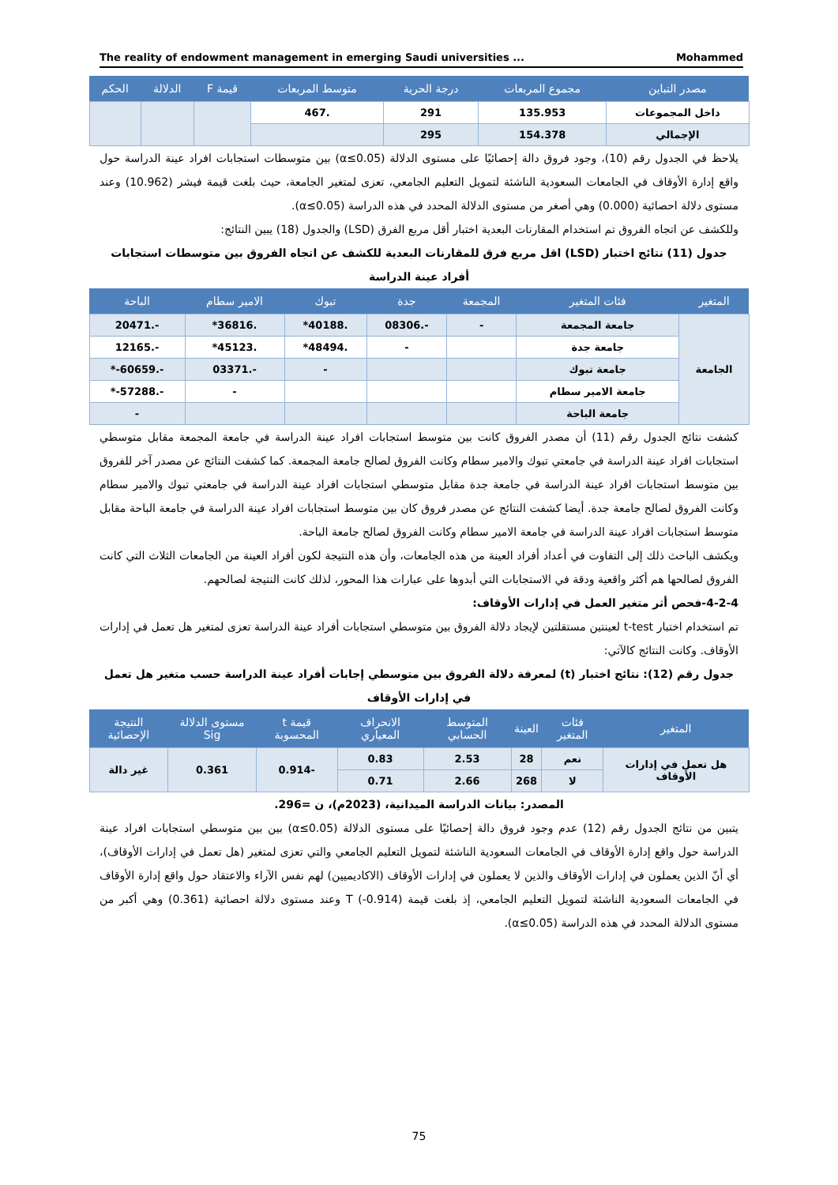The reality of endowment management in emerging Saudi universities ... Mohammed
| مصدر التباين | مجموع المربعات | درجة الحرية | متوسط المربعات | قيمة F | الدلالة | الحكم |
| --- | --- | --- | --- | --- | --- | --- |
| داخل المجموعات | 135.953 | 291 | .467 | | | |
| الإجمالي | 154.378 | 295 | | | | |
يلاحظ في الجدول رقم (10)، وجود فروق دالة إحصائيًا على مستوى الدلالة (α≤0.05) بين متوسطات استجابات افراد عينة الدراسة حول واقع إدارة الأوقاف في الجامعات السعودية الناشئة لتمويل التعليم الجامعي، تعزى لمتغير الجامعة، حيث بلغت قيمة فيشر (10.962) وعند مستوى دلالة احصائية (0.000) وهي أصغر من مستوى الدلالة المحدد في هذه الدراسة (α≤0.05).
وللكشف عن اتجاه الفروق تم استخدام المقارنات البعدية اختبار أقل مربع الفرق (LSD) والجدول (18) يبين النتائج:
جدول (11) نتائج اختبار (LSD) اقل مربع فرق للمقارنات البعدية للكشف عن اتجاه الفروق بين متوسطات استجابات أفراد عينة الدراسة
| المتغير | فئات المتغير | المجمعة | جدة | تبوك | الامير سطام | الباحة |
| --- | --- | --- | --- | --- | --- | --- |
| الجامعة | جامعة المجمعة | - | -.08306 | .40188* | .36816* | -.20471 |
| | جامعة جدة | | - | .48494* | .45123* | -.12165 |
| | جامعة تبوك | | | - | -.03371 | -.60659-* |
| | جامعة الامير سطام | | | | - | -.57288-* |
| | جامعة الباحة | | | | | - |
كشفت نتائج الجدول رقم (11) أن مصدر الفروق كانت بين متوسط استجابات افراد عينة الدراسة في جامعة المجمعة مقابل متوسطي استجابات افراد عينة الدراسة في جامعتي تبوك والامير سطام وكانت الفروق لصالح جامعة المجمعة. كما كشفت النتائج عن مصدر آخر للفروق بين متوسط استجابات افراد عينة الدراسة في جامعة جدة مقابل متوسطي استجابات افراد عينة الدراسة في جامعتي تبوك والامير سطام وكانت الفروق لصالح جامعة جدة. أيضا كشفت النتائج عن مصدر فروق كان بين متوسط استجابات افراد عينة الدراسة في جامعة الباحة مقابل متوسط استجابات افراد عينة الدراسة في جامعة الامير سطام وكانت الفروق لصالح جامعة الباحة.
ويكشف الباحث ذلك إلى التفاوت في أعداد أفراد العينة من هذه الجامعات، وأن هذه النتيجة لكون أفراد العينة من الجامعات الثلاث التي كانت الفروق لصالحها هم أكثر واقعية ودقة في الاستجابات التي أبدوها على عبارات هذا المحور، لذلك كانت النتيجة لصالحهم.
4-2-4-فحص أثر متغير العمل في إدارات الأوقاف:
تم استخدام اختبار t-test لعينتين مستقلتين لإيجاد دلالة الفروق بين متوسطي استجابات أفراد عينة الدراسة تعزى لمتغير هل تعمل في إدارات الأوقاف. وكانت النتائج كالآتي:
جدول رقم (12): نتائج اختبار (t) لمعرفة دلالة الفروق بين متوسطي إجابات أفراد عينة الدراسة حسب متغير هل تعمل في إدارات الأوقاف
| المتغير | فئات المتغير | العينة | المتوسط الحسابي | الانحراف المعياري | قيمة t المحسوبة | مستوى الدلالة Sig | النتيجة الإحصائية |
| --- | --- | --- | --- | --- | --- | --- | --- |
| هل تعمل في إدارات الأوقاف | نعم | 28 | 2.53 | 0.83 | -0.914 | 0.361 | غير دالة |
| | لا | 268 | 2.66 | 0.71 | | | |
المصدر: بيانات الدراسة الميدانية، (2023م)، ن =296.
يتبين من نتائج الجدول رقم (12) عدم وجود فروق دالة إحصائيًا على مستوى الدلالة (α≤0.05) بين بين متوسطي استجابات افراد عينة الدراسة حول واقع إدارة الأوقاف في الجامعات السعودية الناشئة لتمويل التعليم الجامعي والتي تعزى لمتغير (هل تعمل في إدارات الأوقاف)، أي أنّ الذين يعملون في إدارات الأوقاف والذين لا يعملون في إدارات الأوقاف (الاكاديميين) لهم نفس الآراء والاعتقاد حول واقع إدارة الأوقاف في الجامعات السعودية الناشئة لتمويل التعليم الجامعي، إذ بلغت قيمة T (-0.914) وعند مستوى دلالة احصائية (0.361) وهي أكبر من مستوى الدلالة المحدد في هذه الدراسة (α≤0.05).
75